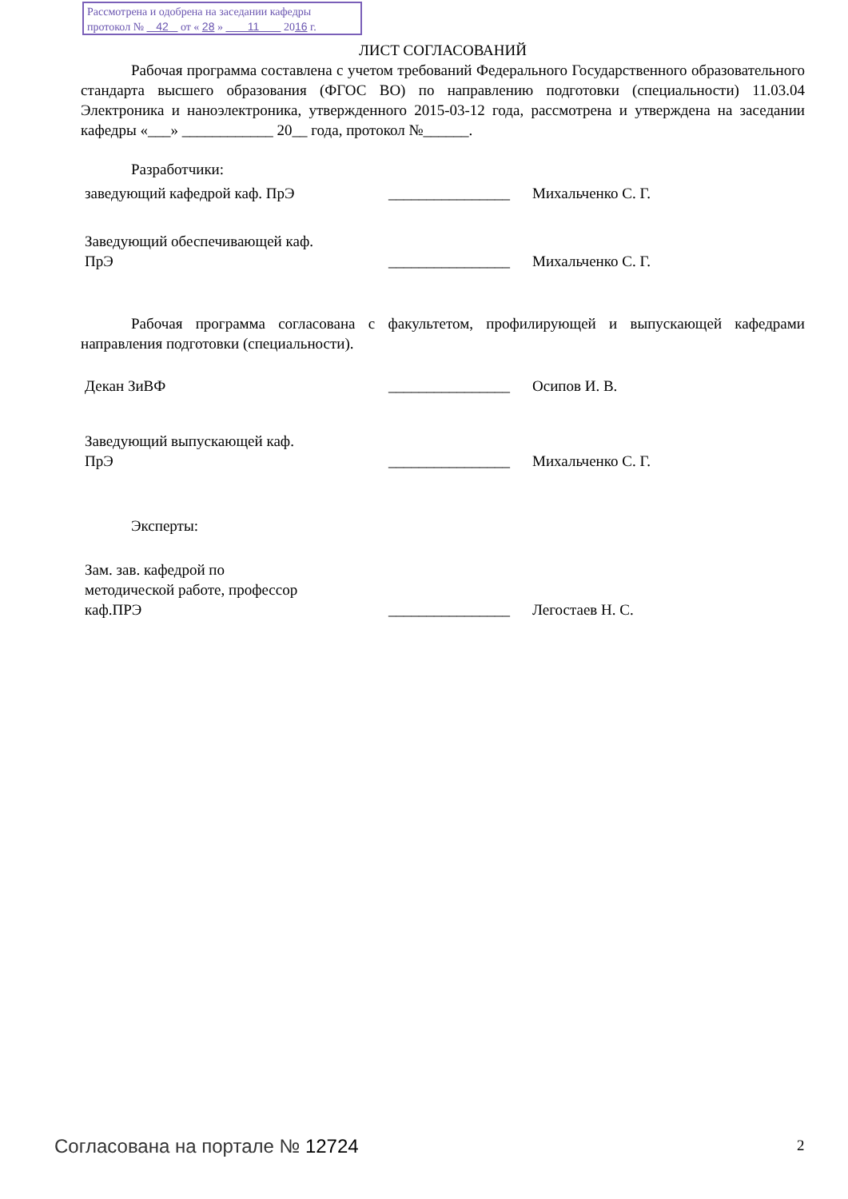Рассмотрена и одобрена на заседании кафедры
протокол № 42 от « 28 » 11 2016 г.
ЛИСТ СОГЛАСОВАНИЙ
Рабочая программа составлена с учетом требований Федерального Государственного образовательного стандарта высшего образования (ФГОС ВО) по направлению подготовки (специальности) 11.03.04 Электроника и наноэлектроника, утвержденного 2015-03-12 года, рассмотрена и утверждена на заседании кафедры «___» ____________ 20__ года, протокол №______.
Разработчики:
заведующий кафедрой каф. ПрЭ ________________
Михальченко С. Г.
Заведующий обеспечивающей каф.
ПрЭ
________________
Михальченко С. Г.
Рабочая программа согласована с факультетом, профилирующей и выпускающей кафедрами направления подготовки (специальности).
Декан ЗиВФ ________________
Осипов И. В.
Заведующий выпускающей каф.
ПрЭ
________________
Михальченко С. Г.
Эксперты:
Зам. зав. кафедрой по
методической работе, профессор
каф.ПРЭ
________________
Легостаев Н. С.
Согласована на портале № 12724 2